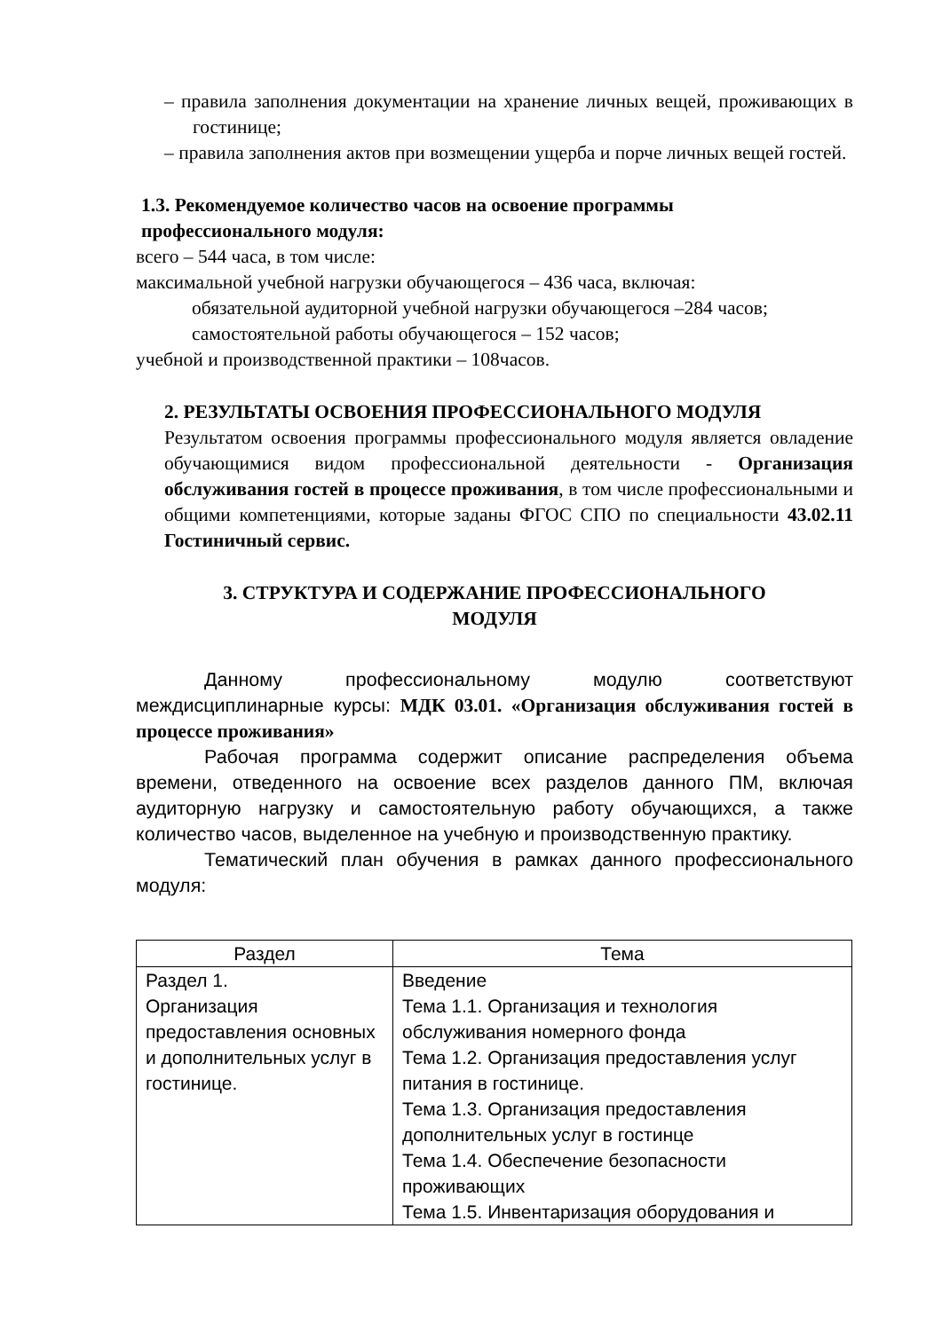– правила заполнения документации на хранение личных вещей, проживающих в гостинице;
– правила заполнения актов при возмещении ущерба и порче личных вещей гостей.
1.3. Рекомендуемое количество часов на освоение программы
профессионального модуля:
всего – 544 часа, в том числе:
максимальной учебной нагрузки обучающегося – 436 часа, включая:
обязательной аудиторной учебной нагрузки обучающегося –284 часов;
самостоятельной работы обучающегося – 152 часов;
учебной и производственной практики – 108часов.
2. РЕЗУЛЬТАТЫ ОСВОЕНИЯ ПРОФЕССИОНАЛЬНОГО МОДУЛЯ
Результатом освоения программы профессионального модуля является овладение обучающимися видом профессиональной деятельности - Организация обслуживания гостей в процессе проживания, в том числе профессиональными и общими компетенциями, которые заданы ФГОС СПО по специальности 43.02.11 Гостиничный сервис.
3. СТРУКТУРА И СОДЕРЖАНИЕ ПРОФЕССИОНАЛЬНОГО
МОДУЛЯ
Данному профессиональному модулю соответствуют междисциплинарные курсы: МДК 03.01. «Организация обслуживания гостей в процессе проживания»
Рабочая программа содержит описание распределения объема времени, отведенного на освоение всех разделов данного ПМ, включая аудиторную нагрузку и самостоятельную работу обучающихся, а также количество часов, выделенное на учебную и производственную практику.
Тематический план обучения в рамках данного профессионального модуля:
| Раздел | Тема |
| --- | --- |
| Раздел 1. Организация предоставления основных и дополнительных услуг в гостинице. | Введение Тема 1.1. Организация и технология обслуживания номерного фонда Тема 1.2. Организация предоставления услуг питания в гостинице. Тема 1.3. Организация предоставления дополнительных услуг в гостинце Тема 1.4. Обеспечение безопасности проживающих Тема 1.5. Инвентаризация оборудования и |